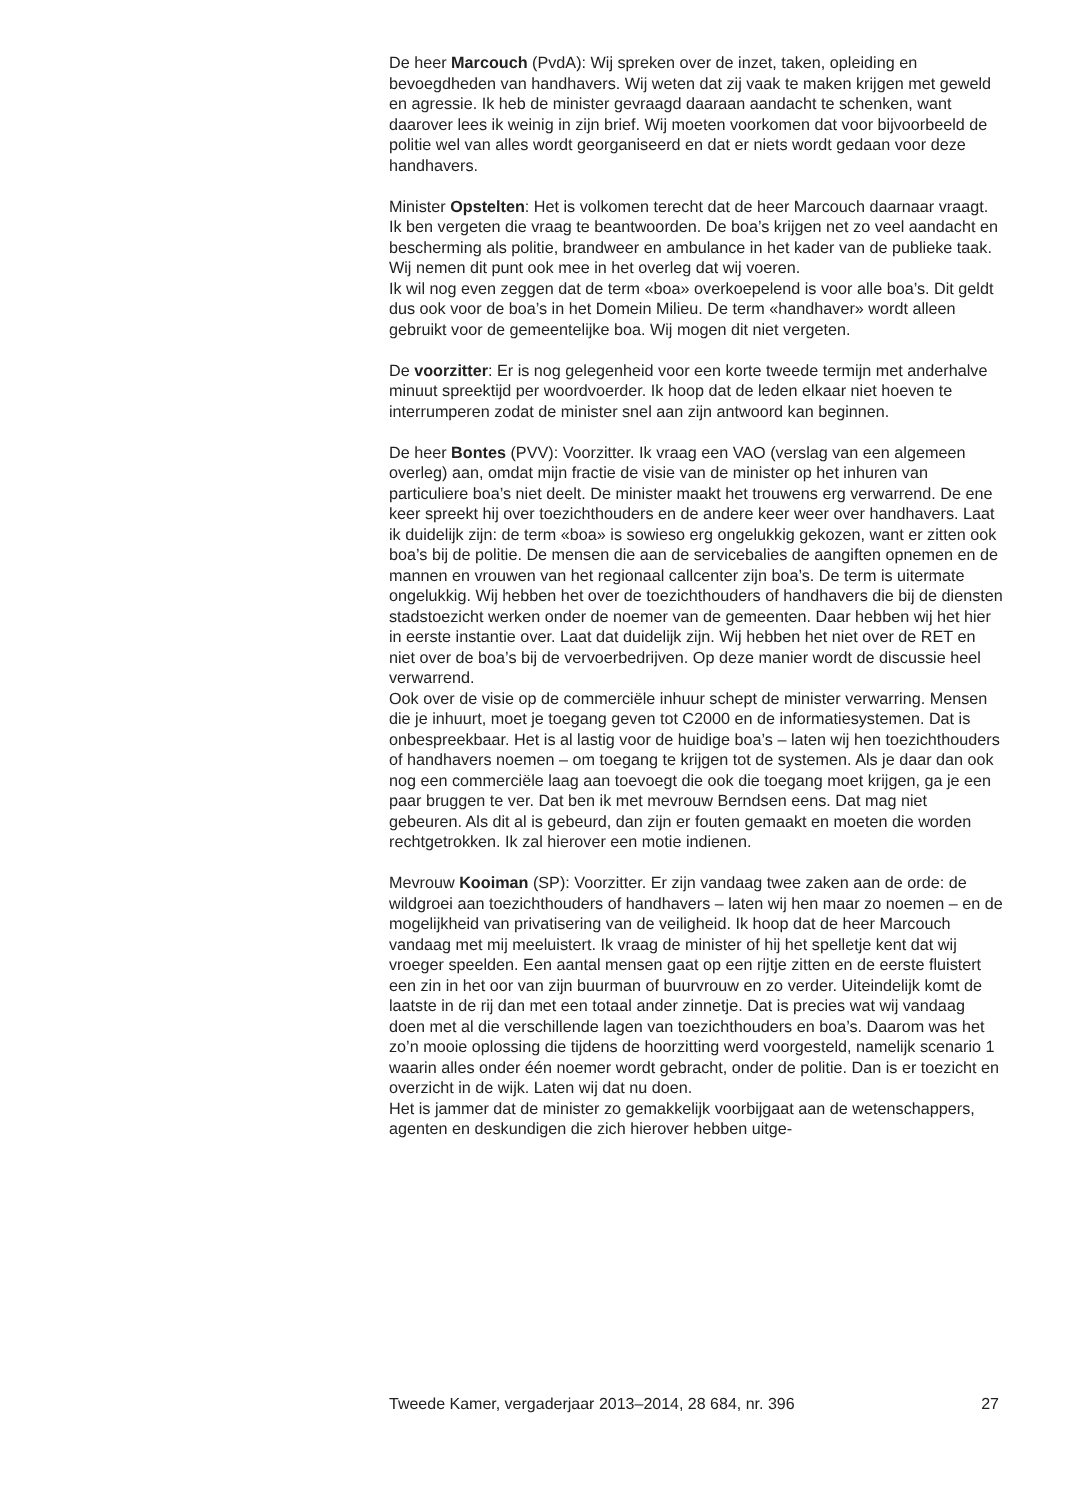De heer Marcouch (PvdA): Wij spreken over de inzet, taken, opleiding en bevoegdheden van handhavers. Wij weten dat zij vaak te maken krijgen met geweld en agressie. Ik heb de minister gevraagd daaraan aandacht te schenken, want daarover lees ik weinig in zijn brief. Wij moeten voorkomen dat voor bijvoorbeeld de politie wel van alles wordt georgani­seerd en dat er niets wordt gedaan voor deze handhavers.
Minister Opstelten: Het is volkomen terecht dat de heer Marcouch daarnaar vraagt. Ik ben vergeten die vraag te beantwoorden. De boa’s krijgen net zo veel aandacht en bescherming als politie, brandweer en ambulance in het kader van de publieke taak. Wij nemen dit punt ook mee in het overleg dat wij voeren.
Ik wil nog even zeggen dat de term «boa» overkoepelend is voor alle boa’s. Dit geldt dus ook voor de boa’s in het Domein Milieu. De term «handhaver» wordt alleen gebruikt voor de gemeentelijke boa. Wij mogen dit niet vergeten.
De voorzitter: Er is nog gelegenheid voor een korte tweede termijn met anderhalve minuut spreektijd per woordvoerder. Ik hoop dat de leden elkaar niet hoeven te interrumperen zodat de minister snel aan zijn antwoord kan beginnen.
De heer Bontes (PVV): Voorzitter. Ik vraag een VAO (verslag van een algemeen overleg) aan, omdat mijn fractie de visie van de minister op het inhuren van particuliere boa’s niet deelt. De minister maakt het trouwens erg verwarrend. De ene keer spreekt hij over toezichthouders en de andere keer weer over handhavers. Laat ik duidelijk zijn: de term «boa» is sowieso erg ongelukkig gekozen, want er zitten ook boa’s bij de politie. De mensen die aan de servicebalies de aangiften opnemen en de mannen en vrouwen van het regionaal callcenter zijn boa’s. De term is uitermate ongelukkig. Wij hebben het over de toezichthouders of handhavers die bij de diensten stadstoezicht werken onder de noemer van de gemeenten. Daar hebben wij het hier in eerste instantie over. Laat dat duidelijk zijn. Wij hebben het niet over de RET en niet over de boa’s bij de vervoerbe­drijven. Op deze manier wordt de discussie heel verwarrend.
Ook over de visie op de commerciële inhuur schept de minister verwarring. Mensen die je inhuurt, moet je toegang geven tot C2000 en de informatiesystemen. Dat is onbespreekbaar. Het is al lastig voor de huidige boa’s – laten wij hen toezichthouders of handhavers noemen – om toegang te krijgen tot de systemen. Als je daar dan ook nog een commer­ciële laag aan toevoegt die ook die toegang moet krijgen, ga je een paar bruggen te ver. Dat ben ik met mevrouw Berndsen eens. Dat mag niet gebeuren. Als dit al is gebeurd, dan zijn er fouten gemaakt en moeten die worden rechtgetrokken. Ik zal hierover een motie indienen.
Mevrouw Kooiman (SP): Voorzitter. Er zijn vandaag twee zaken aan de orde: de wildgroei aan toezichthouders of handhavers – laten wij hen maar zo noemen – en de mogelijkheid van privatisering van de veiligheid. Ik hoop dat de heer Marcouch vandaag met mij meeluistert. Ik vraag de minister of hij het spelletje kent dat wij vroeger speelden. Een aantal mensen gaat op een rijtje zitten en de eerste fluistert een zin in het oor van zijn buurman of buurvrouw en zo verder. Uiteindelijk komt de laatste in de rij dan met een totaal ander zinnetje. Dat is precies wat wij vandaag doen met al die verschillende lagen van toezichthouders en boa’s. Daarom was het zo’n mooie oplossing die tijdens de hoorzitting werd voorgesteld, namelijk scenario 1 waarin alles onder één noemer wordt gebracht, onder de politie. Dan is er toezicht en overzicht in de wijk. Laten wij dat nu doen.
Het is jammer dat de minister zo gemakkelijk voorbijgaat aan de weten­schappers, agenten en deskundigen die zich hierover hebben uitge-
Tweede Kamer, vergaderjaar 2013–2014, 28 684, nr. 396 27